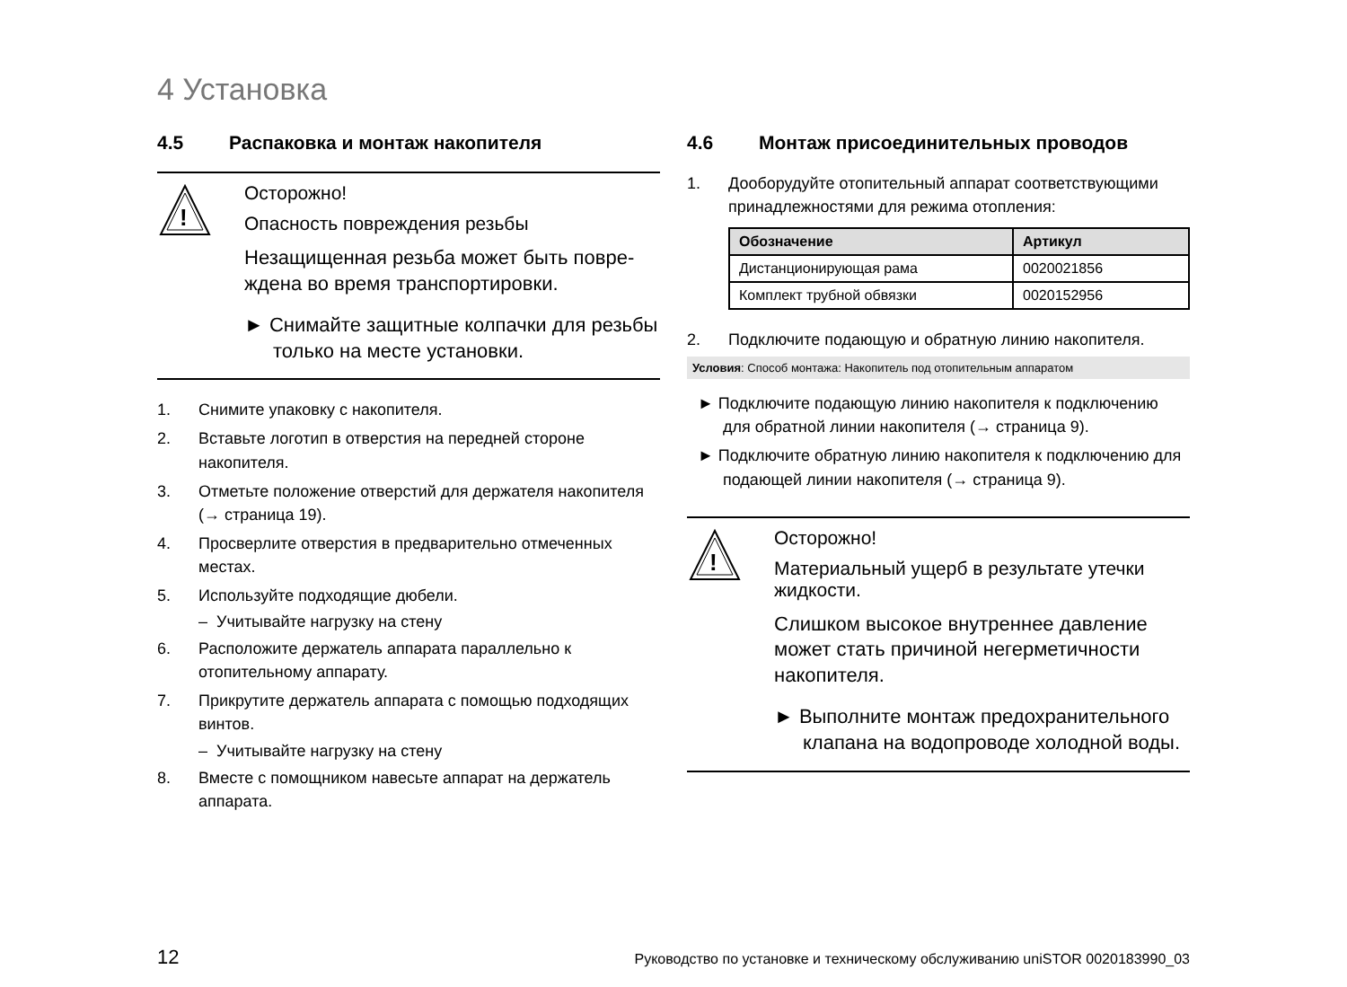4 Установка
4.5 Распаковка и монтаж накопителя
!
Осторожно!
Опасность повреждения резьбы
Незащищенная резьба может быть повре­ждена во время транспортировки.
► Снимайте защитные колпачки для резьбы только на месте установки.
1. Снимите упаковку с накопителя.
2. Вставьте логотип в отверстия на передней стороне накопителя.
3. Отметьте положение отверстий для держателя нако­пителя (→ страница 19).
4. Просверлите отверстия в предварительно отмечен­ных местах.
5. Используйте подходящие дюбели.
– Учитывайте нагрузку на стену
6. Расположите держатель аппарата параллельно к отопительному аппарату.
7. Прикрутите держатель аппарата с помощью подхо­дящих винтов.
– Учитывайте нагрузку на стену
8. Вместе с помощником навесьте аппарат на держа­тель аппарата.
4.6 Монтаж присоединительных проводов
1. Дооборудуйте отопительный аппарат соответствую­щими принадлежностями для режима отопления:
| Обозначение | Артикул |
| --- | --- |
| Дистанционирующая рама | 0020021856 |
| Комплект трубной обвязки | 0020152956 |
2. Подключите подающую и обратную линию накопи­теля.
Условия: Способ монтажа: Накопитель под отопительным аппаратом
► Подключите подающую линию накопителя к подключению для обратной линии накопителя (→ страница 9).
► Подключите обратную линию накопителя к подключе­нию для подающей линии накопителя (→ страница 9).
!
Осторожно!
Материальный ущерб в результате утечки жидкости.
Слишком высокое внутреннее давление может стать причиной негерметичности накопителя.
► Выполните монтаж предохранитель­ного клапана на водопроводе холодной воды.
12 Руководство по установке и техническому обслуживанию uniSTOR 0020183990_03